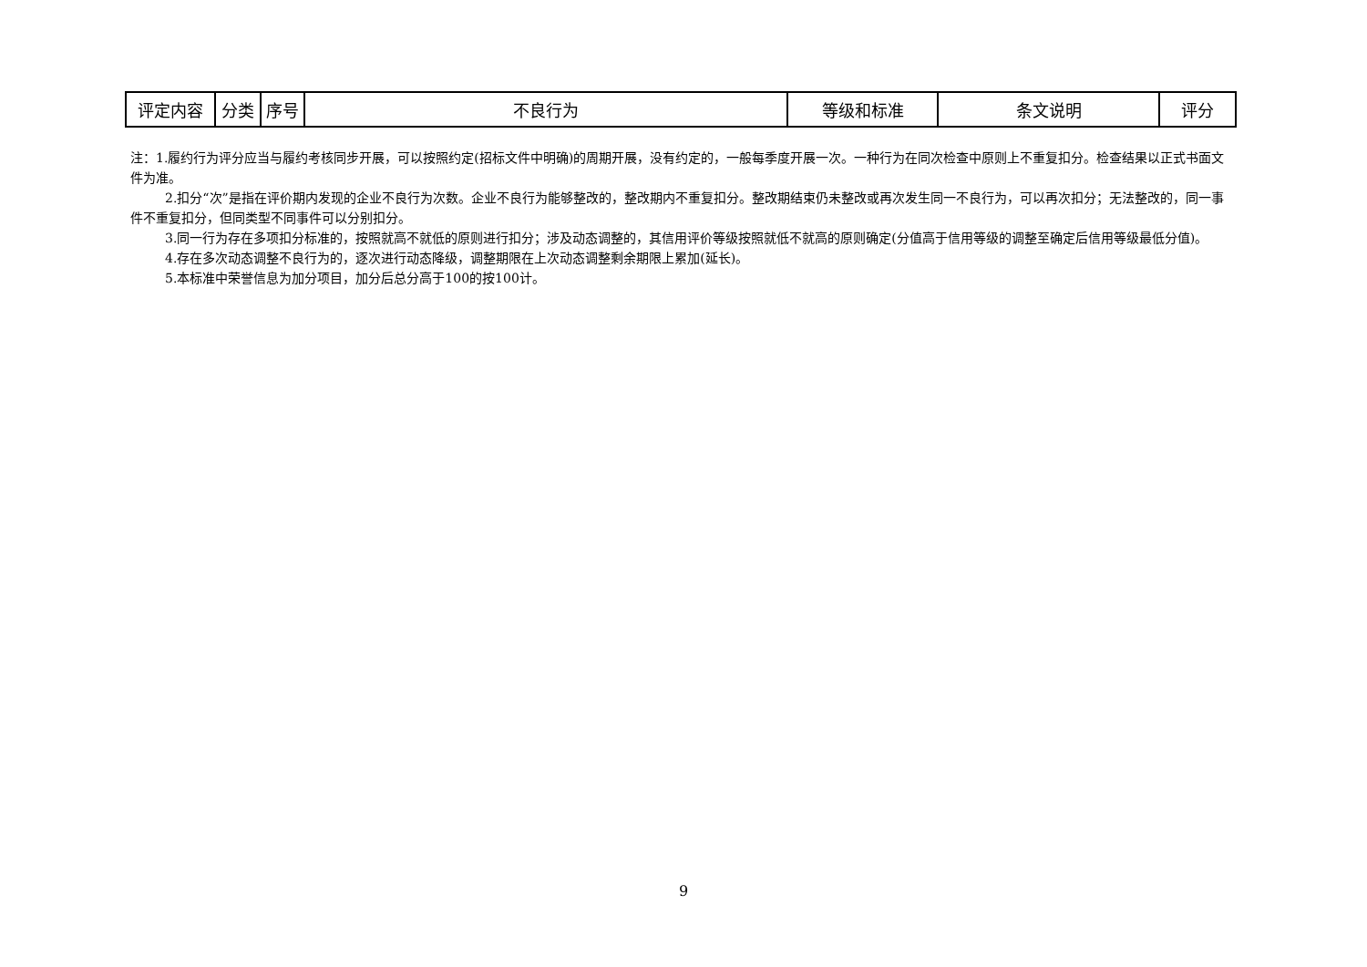| 评定内容 | 分类 | 序号 | 不良行为 | 等级和标准 | 条文说明 | 评分 |
| --- | --- | --- | --- | --- | --- | --- |
注：1.履约行为评分应当与履约考核同步开展，可以按照约定(招标文件中明确)的周期开展，没有约定的，一般每季度开展一次。一种行为在同次检查中原则上不重复扣分。检查结果以正式书面文件为准。
2.扣分“次”是指在评价期内发现的企业不良行为次数。企业不良行为能够整改的，整改期内不重复扣分。整改期结束仍未整改或再次发生同一不良行为，可以再次扣分；无法整改的，同一事件不重复扣分，但同类型不同事件可以分别扣分。
3.同一行为存在多项扣分标准的，按照就高不就低的原则进行扣分；涉及动态调整的，其信用评价等级按照就低不就高的原则确定(分值高于信用等级的调整至确定后信用等级最低分值)。
4.存在多次动态调整不良行为的，逐次进行动态降级，调整期限在上次动态调整剩余期限上累加(延长)。
5.本标准中荣誉信息为加分项目，加分后总分高于100的按100计。
9